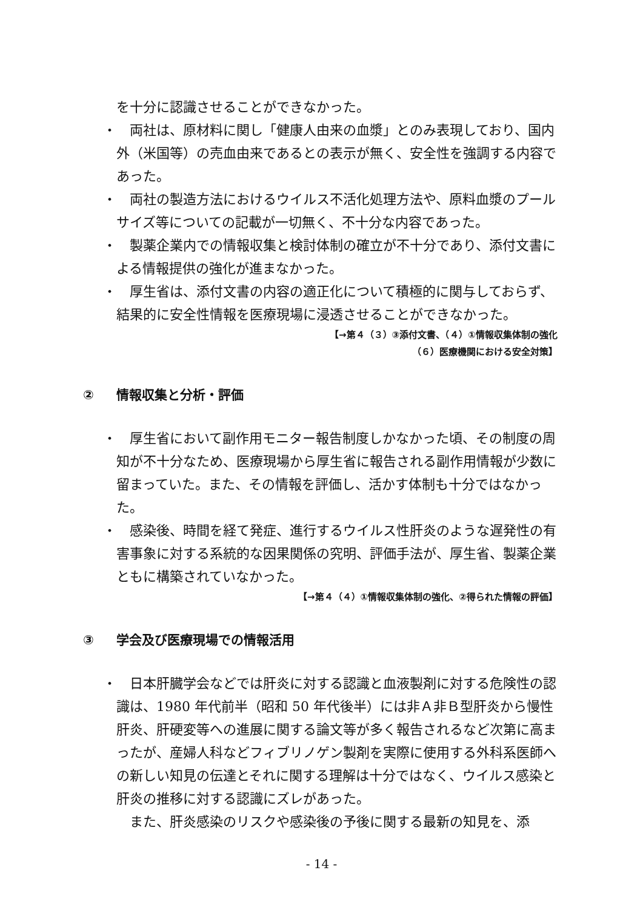を十分に認識させることができなかった。
・ 両社は、原材料に関し「健康人由来の血漿」とのみ表現しており、国内外（米国等）の売血由来であるとの表示が無く、安全性を強調する内容であった。
・ 両社の製造方法におけるウイルス不活化処理方法や、原料血漿のプールサイズ等についての記載が一切無く、不十分な内容であった。
・ 製薬企業内での情報収集と検討体制の確立が不十分であり、添付文書による情報提供の強化が進まなかった。
・ 厚生省は、添付文書の内容の適正化について積極的に関与しておらず、結果的に安全性情報を医療現場に浸透させることができなかった。
【→第４（３）③添付文書、（４）①情報収集体制の強化
（６）医療機関における安全対策】
② 情報収集と分析・評価
・ 厚生省において副作用モニター報告制度しかなかった頃、その制度の周知が不十分なため、医療現場から厚生省に報告される副作用情報が少数に留まっていた。また、その情報を評価し、活かす体制も十分ではなかった。
・ 感染後、時間を経て発症、進行するウイルス性肝炎のような遅発性の有害事象に対する系統的な因果関係の究明、評価手法が、厚生省、製薬企業ともに構築されていなかった。
【→第４（４）①情報収集体制の強化、②得られた情報の評価】
③ 学会及び医療現場での情報活用
・ 日本肝臓学会などでは肝炎に対する認識と血液製剤に対する危険性の認識は、1980 年代前半（昭和 50 年代後半）には非Ａ非Ｂ型肝炎から慢性肝炎、肝硬変等への進展に関する論文等が多く報告されるなど次第に高まったが、産婦人科などフィブリノゲン製剤を実際に使用する外科系医師への新しい知見の伝達とそれに関する理解は十分ではなく、ウイルス感染と肝炎の推移に対する認識にズレがあった。
また、肝炎感染のリスクや感染後の予後に関する最新の知見を、添
- 14 -